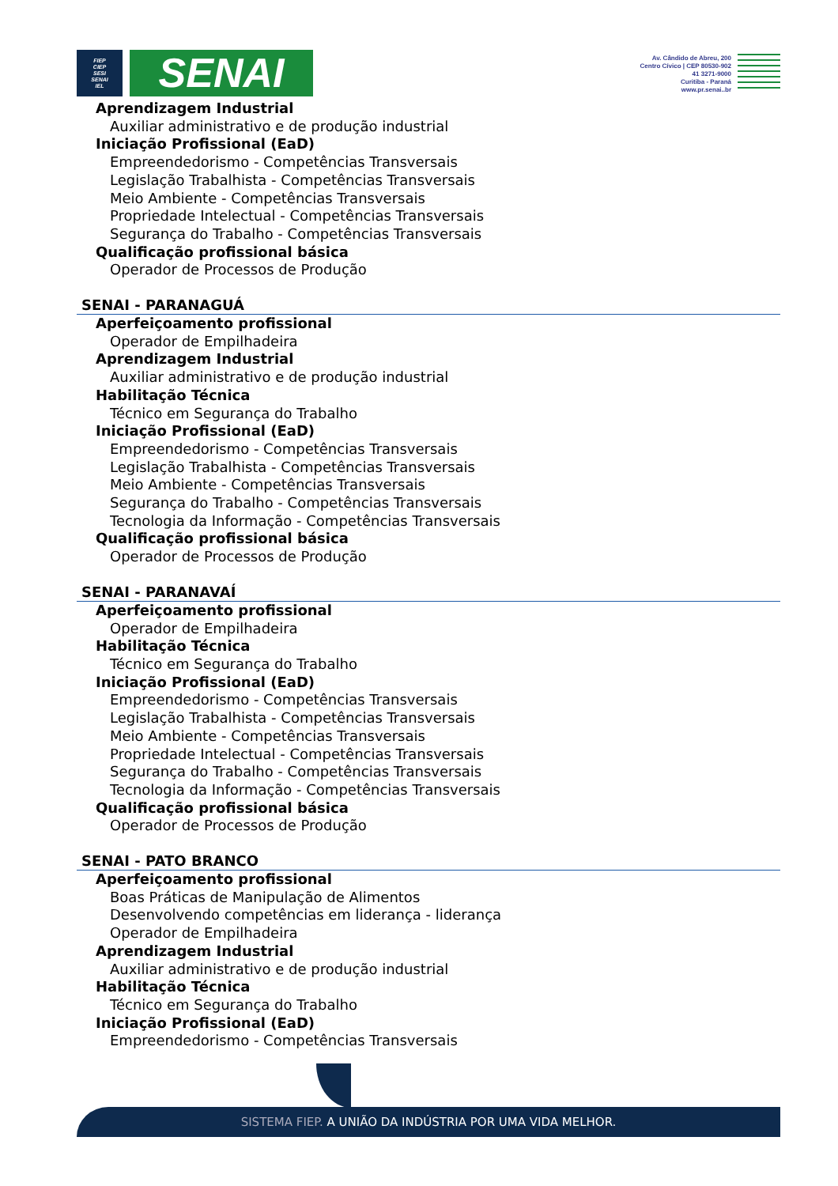FIEP
CIEP
SESI
SENAI
IEL
SENAI
Av. Cândido de Abreu, 200
Centro Cívico | CEP 80530-902
41 3271-9000
Curitiba - Paraná
www.pr.senai..br
Aprendizagem Industrial
Auxiliar administrativo e de produção industrial
Iniciação Profissional (EaD)
Empreendedorismo - Competências Transversais
Legislação Trabalhista - Competências Transversais
Meio Ambiente - Competências Transversais
Propriedade Intelectual - Competências Transversais
Segurança do Trabalho - Competências Transversais
Qualificação profissional básica
Operador de Processos de Produção
SENAI - PARANAGUÁ
Aperfeiçoamento profissional
Operador de Empilhadeira
Aprendizagem Industrial
Auxiliar administrativo e de produção industrial
Habilitação Técnica
Técnico em Segurança do Trabalho
Iniciação Profissional (EaD)
Empreendedorismo - Competências Transversais
Legislação Trabalhista - Competências Transversais
Meio Ambiente - Competências Transversais
Segurança do Trabalho - Competências Transversais
Tecnologia da Informação - Competências Transversais
Qualificação profissional básica
Operador de Processos de Produção
SENAI - PARANAVAÍ
Aperfeiçoamento profissional
Operador de Empilhadeira
Habilitação Técnica
Técnico em Segurança do Trabalho
Iniciação Profissional (EaD)
Empreendedorismo - Competências Transversais
Legislação Trabalhista - Competências Transversais
Meio Ambiente - Competências Transversais
Propriedade Intelectual - Competências Transversais
Segurança do Trabalho - Competências Transversais
Tecnologia da Informação - Competências Transversais
Qualificação profissional básica
Operador de Processos de Produção
SENAI - PATO BRANCO
Aperfeiçoamento profissional
Boas Práticas de Manipulação de Alimentos
Desenvolvendo competências em liderança - liderança
Operador de Empilhadeira
Aprendizagem Industrial
Auxiliar administrativo e de produção industrial
Habilitação Técnica
Técnico em Segurança do Trabalho
Iniciação Profissional (EaD)
Empreendedorismo - Competências Transversais
SISTEMA FIEP. A UNIÃO DA INDÚSTRIA POR UMA VIDA MELHOR.